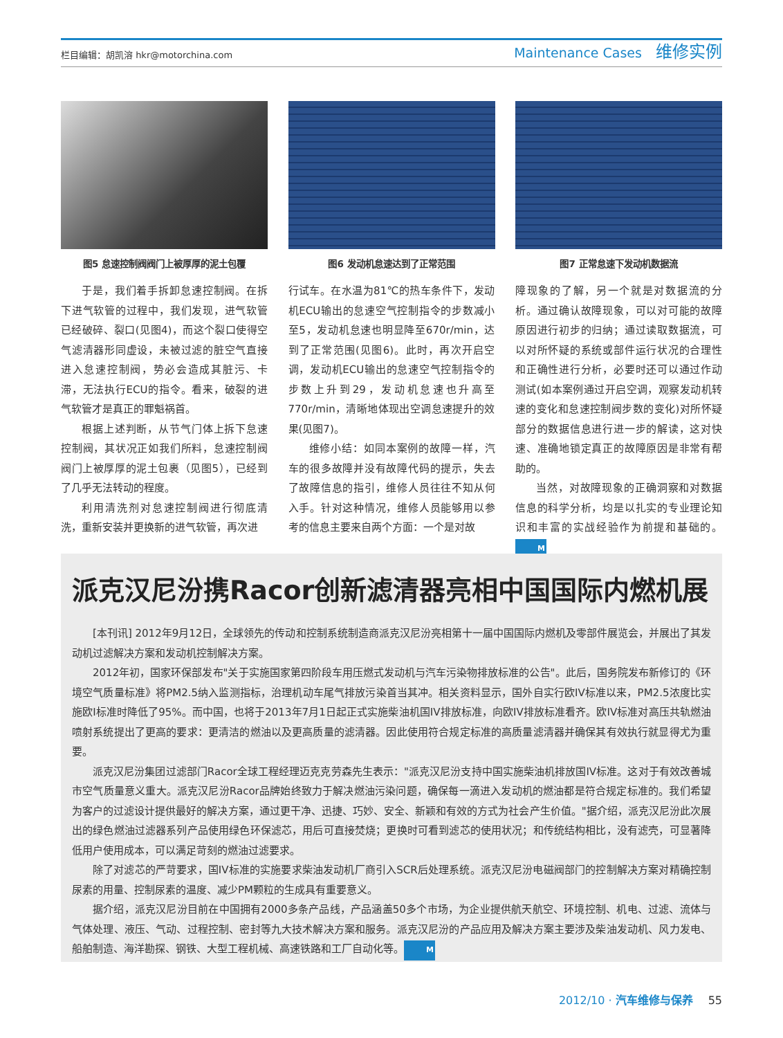栏目编辑：胡凯溶 hkr@motorchina.com
Maintenance Cases 维修实例
图5 怠速控制阀阀门上被厚厚的泥土包覆
于是，我们着手拆卸怠速控制阀。在拆下进气软管的过程中，我们发现，进气软管已经破碎、裂口(见图4)，而这个裂口使得空气滤清器形同虚设，未被过滤的脏空气直接进入怠速控制阀，势必会造成其脏污、卡滞，无法执行ECU的指令。看来，破裂的进气软管才是真正的罪魁祸首。
根据上述判断，从节气门体上拆下怠速控制阀，其状况正如我们所料，怠速控制阀阀门上被厚厚的泥土包裹（见图5），已经到了几乎无法转动的程度。
利用清洗剂对怠速控制阀进行彻底清洗，重新安装并更换新的进气软管，再次进
图6 发动机怠速达到了正常范围
行试车。在水温为81℃的热车条件下，发动机ECU输出的怠速空气控制指令的步数减小至5，发动机怠速也明显降至670r/min，达到了正常范围(见图6)。此时，再次开启空调，发动机ECU输出的怠速空气控制指令的步数上升到29，发动机怠速也升高至770r/min，清晰地体现出空调怠速提升的效果(见图7)。
维修小结：如同本案例的故障一样，汽车的很多故障并没有故障代码的提示，失去了故障信息的指引，维修人员往往不知从何入手。针对这种情况，维修人员能够用以参考的信息主要来自两个方面：一个是对故
图7 正常怠速下发动机数据流
障现象的了解，另一个就是对数据流的分析。通过确认故障现象，可以对可能的故障原因进行初步的归纳；通过读取数据流，可以对所怀疑的系统或部件运行状况的合理性和正确性进行分析，必要时还可以通过作动测试(如本案例通过开启空调，观察发动机转速的变化和怠速控制阀步数的变化)对所怀疑部分的数据信息进行进一步的解读，这对快速、准确地锁定真正的故障原因是非常有帮助的。
当然，对故障现象的正确洞察和对数据信息的科学分析，均是以扎实的专业理论知识和丰富的实战经验作为前提和基础的。M
派克汉尼汾携Racor创新滤清器亮相中国国际内燃机展
[本刊讯] 2012年9月12日，全球领先的传动和控制系统制造商派克汉尼汾亮相第十一届中国国际内燃机及零部件展览会，并展出了其发动机过滤解决方案和发动机控制解决方案。
2012年初，国家环保部发布"关于实施国家第四阶段车用压燃式发动机与汽车污染物排放标准的公告"。此后，国务院发布新修订的《环境空气质量标准》将PM2.5纳入监测指标，治理机动车尾气排放污染首当其冲。相关资料显示，国外自实行欧IV标准以来，PM2.5浓度比实施欧I标准时降低了95%。而中国，也将于2013年7月1日起正式实施柴油机国IV排放标准，向欧IV排放标准看齐。欧IV标准对高压共轨燃油喷射系统提出了更高的要求：更清洁的燃油以及更高质量的滤清器。因此使用符合规定标准的高质量滤清器并确保其有效执行就显得尤为重要。
派克汉尼汾集团过滤部门Racor全球工程经理迈克克劳森先生表示："派克汉尼汾支持中国实施柴油机排放国IV标准。这对于有效改善城市空气质量意义重大。派克汉尼汾Racor品牌始终致力于解决燃油污染问题，确保每一滴进入发动机的燃油都是符合规定标准的。我们希望为客户的过滤设计提供最好的解决方案，通过更干净、迅捷、巧妙、安全、新颖和有效的方式为社会产生价值。"据介绍，派克汉尼汾此次展出的绿色燃油过滤器系列产品使用绿色环保滤芯，用后可直接焚烧；更换时可看到滤芯的使用状况；和传统结构相比，没有滤壳，可显著降低用户使用成本，可以满足苛刻的燃油过滤要求。
除了对滤芯的严苛要求，国IV标准的实施要求柴油发动机厂商引入SCR后处理系统。派克汉尼汾电磁阀部门的控制解决方案对精确控制尿素的用量、控制尿素的温度、减少PM颗粒的生成具有重要意义。
据介绍，派克汉尼汾目前在中国拥有2000多条产品线，产品涵盖50多个市场，为企业提供航天航空、环境控制、机电、过滤、流体与气体处理、液压、气动、过程控制、密封等九大技术解决方案和服务。派克汉尼汾的产品应用及解决方案主要涉及柴油发动机、风力发电、船舶制造、海洋勘探、钢铁、大型工程机械、高速铁路和工厂自动化等。M
2012/10 · 汽车维修与保养 55